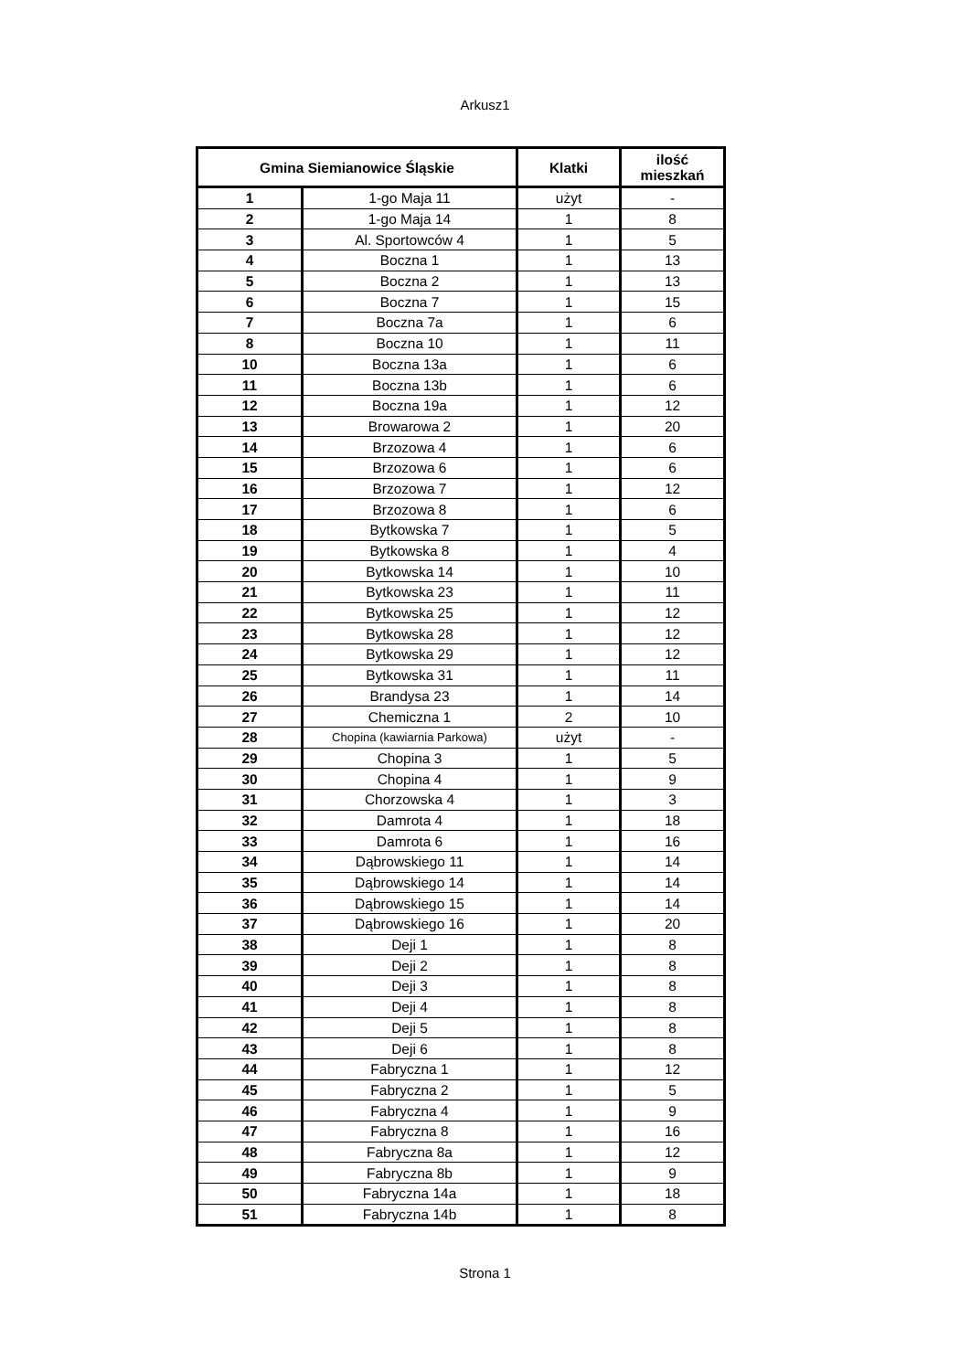Arkusz1
| Gmina Siemianowice Śląskie | | Klatki | ilość mieszkań |
| --- | --- | --- | --- |
| 1 | 1-go Maja 11 | użyt | - |
| 2 | 1-go Maja 14 | 1 | 8 |
| 3 | Al. Sportowców 4 | 1 | 5 |
| 4 | Boczna 1 | 1 | 13 |
| 5 | Boczna 2 | 1 | 13 |
| 6 | Boczna 7 | 1 | 15 |
| 7 | Boczna 7a | 1 | 6 |
| 8 | Boczna 10 | 1 | 11 |
| 10 | Boczna 13a | 1 | 6 |
| 11 | Boczna 13b | 1 | 6 |
| 12 | Boczna 19a | 1 | 12 |
| 13 | Browarowa 2 | 1 | 20 |
| 14 | Brzozowa 4 | 1 | 6 |
| 15 | Brzozowa 6 | 1 | 6 |
| 16 | Brzozowa 7 | 1 | 12 |
| 17 | Brzozowa 8 | 1 | 6 |
| 18 | Bytkowska 7 | 1 | 5 |
| 19 | Bytkowska 8 | 1 | 4 |
| 20 | Bytkowska 14 | 1 | 10 |
| 21 | Bytkowska 23 | 1 | 11 |
| 22 | Bytkowska 25 | 1 | 12 |
| 23 | Bytkowska 28 | 1 | 12 |
| 24 | Bytkowska 29 | 1 | 12 |
| 25 | Bytkowska 31 | 1 | 11 |
| 26 | Brandysa 23 | 1 | 14 |
| 27 | Chemiczna 1 | 2 | 10 |
| 28 | Chopina (kawiarnia Parkowa) | użyt | - |
| 29 | Chopina 3 | 1 | 5 |
| 30 | Chopina 4 | 1 | 9 |
| 31 | Chorzowska 4 | 1 | 3 |
| 32 | Damrota 4 | 1 | 18 |
| 33 | Damrota 6 | 1 | 16 |
| 34 | Dąbrowskiego 11 | 1 | 14 |
| 35 | Dąbrowskiego 14 | 1 | 14 |
| 36 | Dąbrowskiego 15 | 1 | 14 |
| 37 | Dąbrowskiego 16 | 1 | 20 |
| 38 | Deji 1 | 1 | 8 |
| 39 | Deji 2 | 1 | 8 |
| 40 | Deji 3 | 1 | 8 |
| 41 | Deji 4 | 1 | 8 |
| 42 | Deji 5 | 1 | 8 |
| 43 | Deji 6 | 1 | 8 |
| 44 | Fabryczna 1 | 1 | 12 |
| 45 | Fabryczna 2 | 1 | 5 |
| 46 | Fabryczna 4 | 1 | 9 |
| 47 | Fabryczna 8 | 1 | 16 |
| 48 | Fabryczna 8a | 1 | 12 |
| 49 | Fabryczna 8b | 1 | 9 |
| 50 | Fabryczna 14a | 1 | 18 |
| 51 | Fabryczna 14b | 1 | 8 |
Strona 1